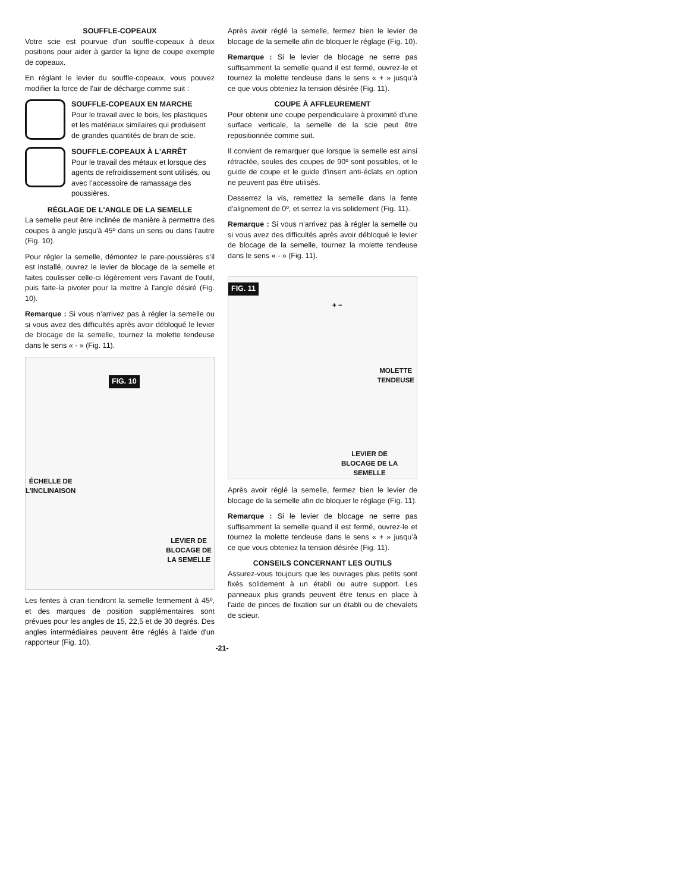SOUFFLE-COPEAUX
Votre scie est pourvue d'un souffle-copeaux à deux positions pour aider à garder la ligne de coupe exempte de copeaux.
En réglant le levier du souffle-copeaux, vous pouvez modifier la force de l'air de décharge comme suit :
SOUFFLE-COPEAUX EN MARCHE
Pour le travail avec le bois, les plastiques et les matériaux similaires qui produisent de grandes quantités de bran de scie.
SOUFFLE-COPEAUX À L'ARRÊT
Pour le travail des métaux et lorsque des agents de refroidissement sont utilisés, ou avec l’accessoire de ramassage des poussières.
RÉGLAGE DE L'ANGLE DE LA SEMELLE
La semelle peut être inclinée de manière à permettre des coupes à angle jusqu'à 45º dans un sens ou dans l'autre (Fig. 10).
Pour régler la semelle, démontez le pare-poussières s’il est installé, ouvrez le levier de blocage de la semelle et faites coulisser celle-ci légèrement vers l’avant de l’outil, puis faite-la pivoter pour la mettre à l'angle désiré (Fig. 10).
Remarque : Si vous n’arrivez pas à régler la semelle ou si vous avez des difficultés après avoir débloqué le levier de blocage de la semelle, tournez la molette tendeuse dans le sens « - » (Fig. 11).
FIG. 10
ÉCHELLE DE
L’INCLINAISON
LEVIER DE
BLOCAGE DE
LA SEMELLE
Les fentes à cran tiendront la semelle fermement à 45º, et des marques de position supplémentaires sont prévues pour les angles de 15, 22,5 et de 30 degrés. Des angles intermédiaires peuvent être réglés à l'aide d'un rapporteur (Fig. 10).
Après avoir réglé la semelle, fermez bien le levier de blocage de la semelle afin de bloquer le réglage (Fig. 10).
Remarque : Si le levier de blocage ne serre pas suffisamment la semelle quand il est fermé, ouvrez-le et tournez la molette tendeuse dans le sens « + » jusqu’à ce que vous obteniez la tension désirée (Fig. 11).
COUPE À AFFLEUREMENT
Pour obtenir une coupe perpendiculaire à proximité d'une surface verticale, la semelle de la scie peut être repositionnée comme suit.
Il convient de remarquer que lorsque la semelle est ainsi rétractée, seules des coupes de 90º sont possibles, et le guide de coupe et le guide d'insert anti-éclats en option ne peuvent pas être utilisés.
Desserrez la vis, remettez la semelle dans la fente d'alignement de 0º, et serrez la vis solidement (Fig. 11).
Remarque : Si vous n’arrivez pas à régler la semelle ou si vous avez des difficultés après avoir débloqué le levier de blocage de la semelle, tournez la molette tendeuse dans le sens « - » (Fig. 11).
FIG. 11
+ −
MOLETTE
TENDEUSE
LEVIER DE
BLOCAGE DE LA
SEMELLE
Après avoir réglé la semelle, fermez bien le levier de blocage de la semelle afin de bloquer le réglage (Fig. 11).
Remarque : Si le levier de blocage ne serre pas suffisamment la semelle quand il est fermé, ouvrez-le et tournez la molette tendeuse dans le sens « + » jusqu’à ce que vous obteniez la tension désirée (Fig. 11).
CONSEILS CONCERNANT LES OUTILS
Assurez-vous toujours que les ouvrages plus petits sont fixés solidement à un établi ou autre support. Les panneaux plus grands peuvent être tenus en place à l'aide de pinces de fixation sur un établi ou de chevalets de scieur.
-21-